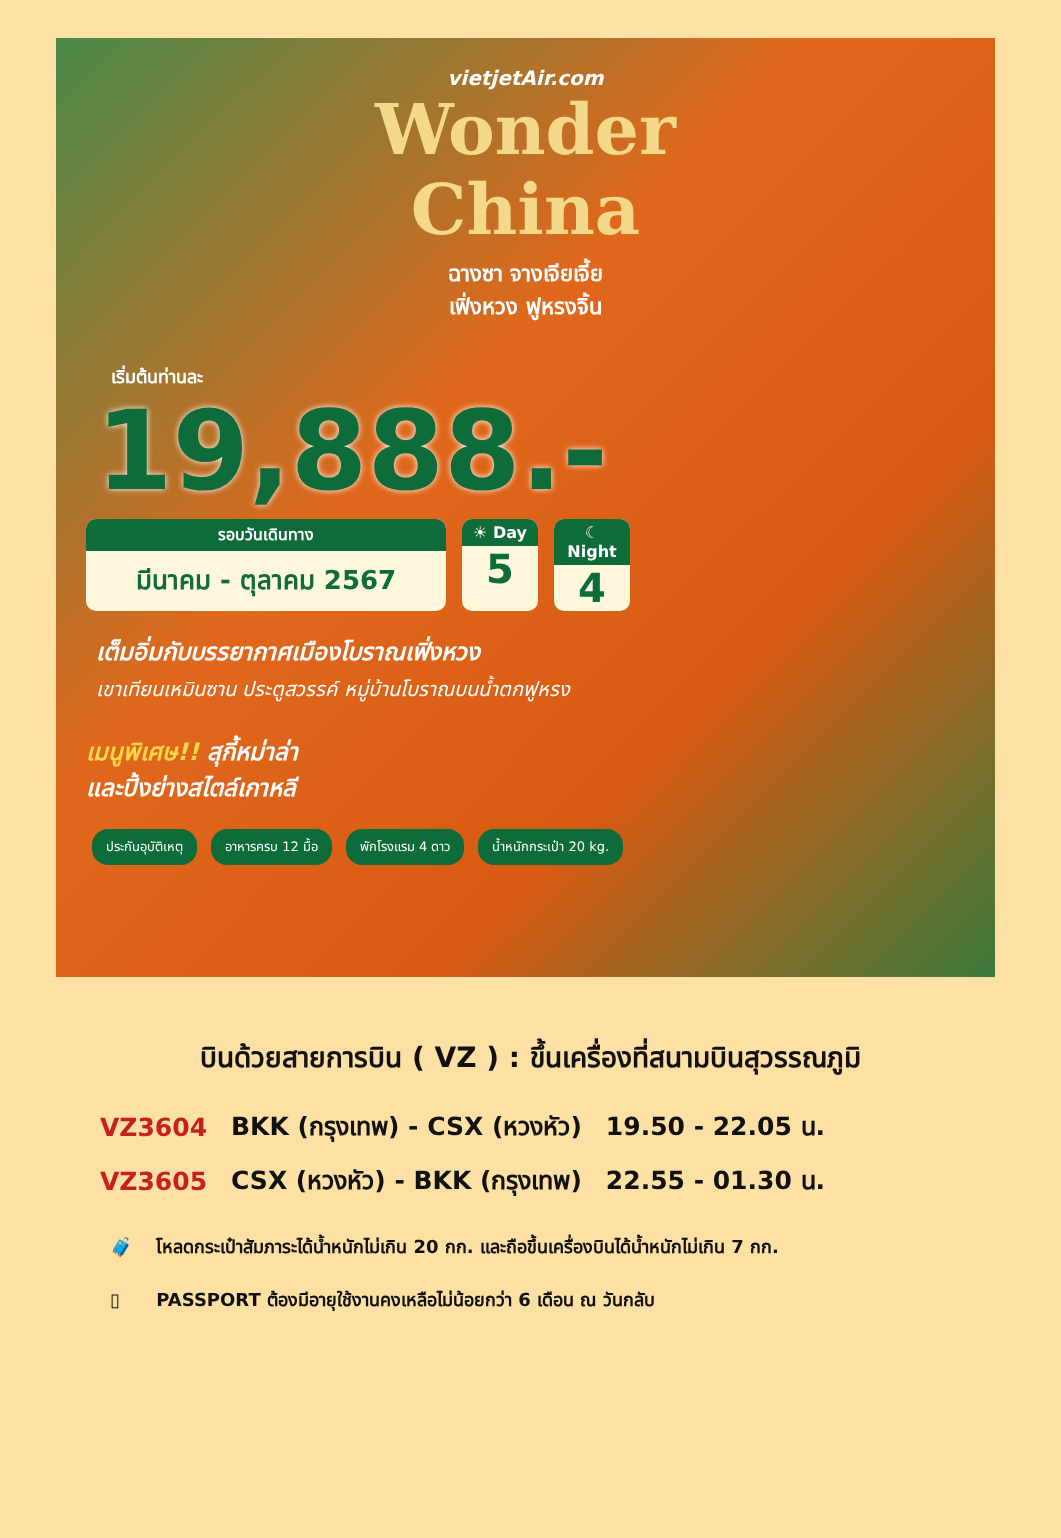vietjetAir.com
Wonder
China
ฉางซา จางเจียเจี้ย
เฟิ่งหวง ฟูหรงจิ้น
เริ่มต้นท่านละ
19,888.-
รอบวันเดินทาง
มีนาคม - ตุลาคม 2567
☀ Day
5
☾ Night
4
เต็มอิ่มกับบรรยากาศเมืองโบราณเฟิ่งหวง
เขาเทียนเหมินซาน ประตูสวรรค์ หมู่บ้านโบราณบนน้ำตกฟูหรง
เมนูพิเศษ!! สุกี้หม่าล่า
และปิ้งย่างสไตล์เกาหลี
ประกันอุบัติเหตุ อาหารครบ 12 มื้อ พักโรงแรม 4 ดาว น้ำหนักกระเป๋า 20 kg.
บินด้วยสายการบิน ( VZ ) : ขึ้นเครื่องที่สนามบินสุวรรณภูมิ
| VZ3604 | BKK (กรุงเทพ) - CSX (หวงหัว) | 19.50 - 22.05 น. |
| VZ3605 | CSX (หวงหัว) - BKK (กรุงเทพ) | 22.55 - 01.30 น. |
🧳 โหลดกระเป๋าสัมภาระได้น้ำหนักไม่เกิน 20 กก. และถือขึ้นเครื่องบินได้น้ำหนักไม่เกิน 7 กก.
▯ PASSPORT ต้องมีอายุใช้งานคงเหลือไม่น้อยกว่า 6 เดือน ณ วันกลับ